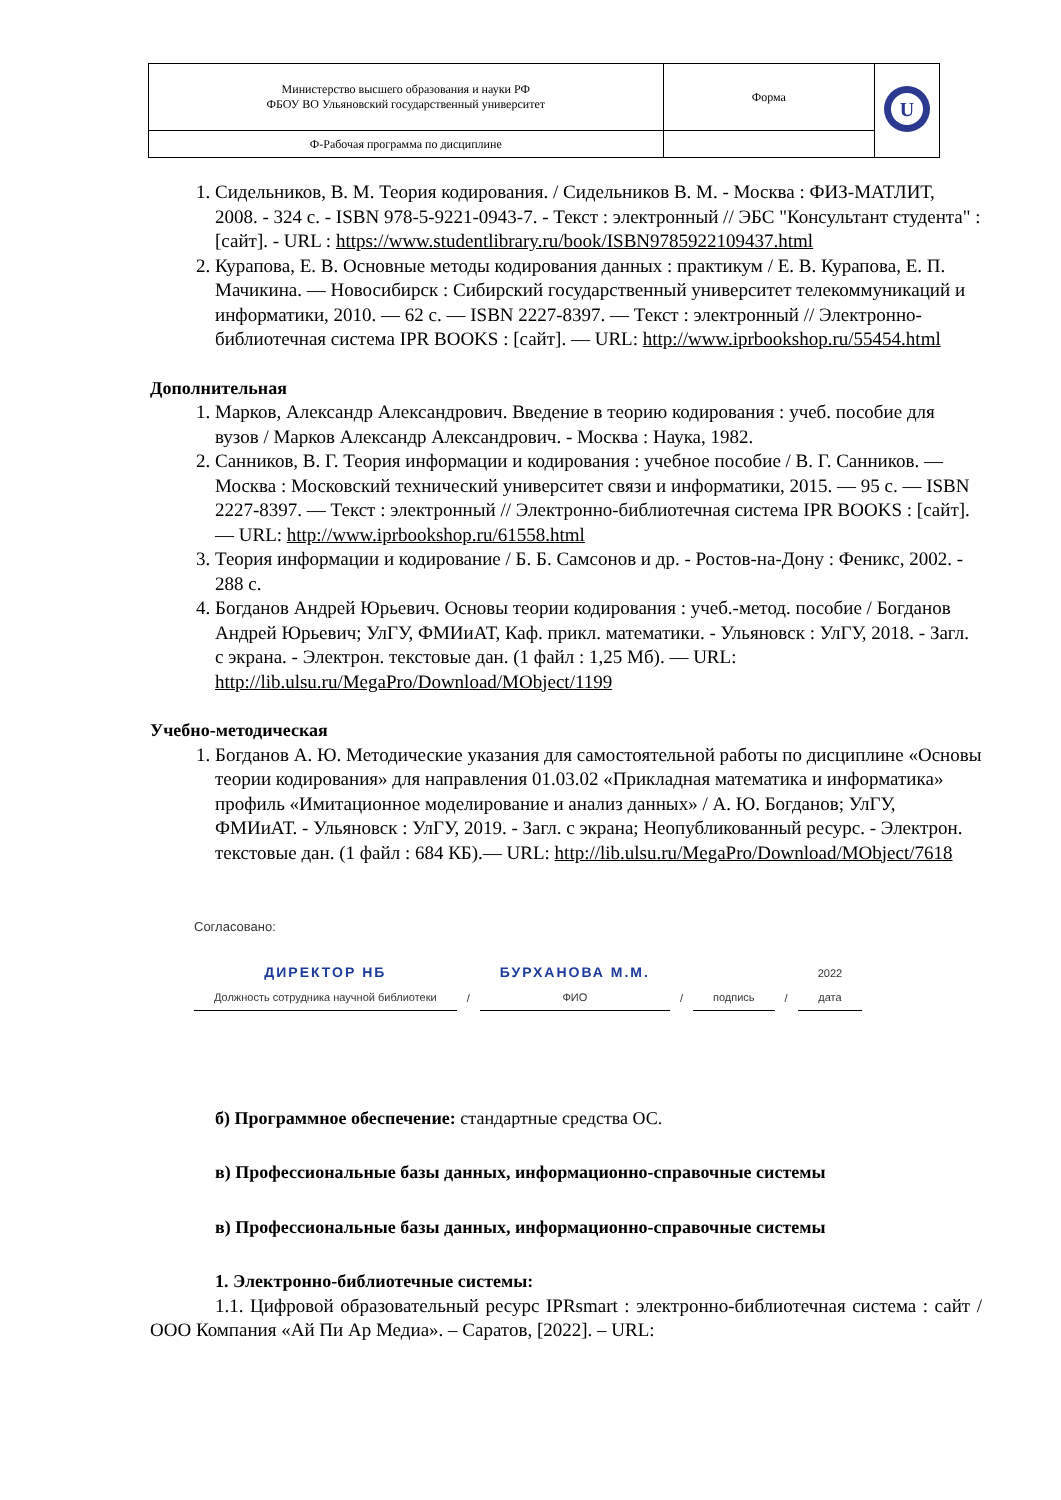| Министерство высшего образования и науки РФ ФБОУ ВО Ульяновский государственный университет | Форма | U |
| Ф-Рабочая программа по дисциплине | | |
1. Сидельников, В. М. Теория кодирования. / Сидельников В. М. - Москва : ФИЗ-МАТЛИТ, 2008. - 324 с. - ISBN 978-5-9221-0943-7. - Текст : электронный // ЭБС "Консультант студента" : [сайт]. - URL : https://www.studentlibrary.ru/book/ISBN9785922109437.html
2. Курапова, Е. В. Основные методы кодирования данных : практикум / Е. В. Курапова, Е. П. Мачикина. — Новосибирск : Сибирский государственный университет телекоммуникаций и информатики, 2010. — 62 c. — ISBN 2227-8397. — Текст : электронный // Электронно-библиотечная система IPR BOOKS : [сайт]. — URL: http://www.iprbookshop.ru/55454.html
Дополнительная
1. Марков, Александр Александрович. Введение в теорию кодирования : учеб. пособие для вузов / Марков Александр Александрович. - Москва : Наука, 1982.
2. Санников, В. Г. Теория информации и кодирования : учебное пособие / В. Г. Санников. — Москва : Московский технический университет связи и информатики, 2015. — 95 c. — ISBN 2227-8397. — Текст : электронный // Электронно-библиотечная система IPR BOOKS : [сайт]. — URL: http://www.iprbookshop.ru/61558.html
3. Теория информации и кодирование / Б. Б. Самсонов и др. - Ростов-на-Дону : Феникс, 2002. - 288 с.
4. Богданов Андрей Юрьевич. Основы теории кодирования : учеб.-метод. пособие / Богданов Андрей Юрьевич; УлГУ, ФМИиАТ, Каф. прикл. математики. - Ульяновск : УлГУ, 2018. - Загл. с экрана. - Электрон. текстовые дан. (1 файл : 1,25 Мб). — URL: http://lib.ulsu.ru/MegaPro/Download/MObject/1199
Учебно-методическая
1. Богданов А. Ю. Методические указания для самостоятельной работы по дисциплине «Основы теории кодирования» для направления 01.03.02 «Прикладная математика и информатика» профиль «Имитационное моделирование и анализ данных» / А. Ю. Богданов; УлГУ, ФМИиАТ. - Ульяновск : УлГУ, 2019. - Загл. с экрана; Неопубликованный ресурс. - Электрон. текстовые дан. (1 файл : 684 КБ).— URL: http://lib.ulsu.ru/MegaPro/Download/MObject/7618
Согласовано:
ДИРЕКТОР НБ
Должность сотрудника научной библиотеки / БУРХАНОВА М.М.
ФИО / подпись / 2022
дата
б) Программное обеспечение: стандартные средства ОС.
в) Профессиональные базы данных, информационно-справочные системы
в) Профессиональные базы данных, информационно-справочные системы
1. Электронно-библиотечные системы:
1.1. Цифровой образовательный ресурс IPRsmart : электронно-библиотечная система : сайт / ООО Компания «Ай Пи Ар Медиа». – Саратов, [2022]. – URL: